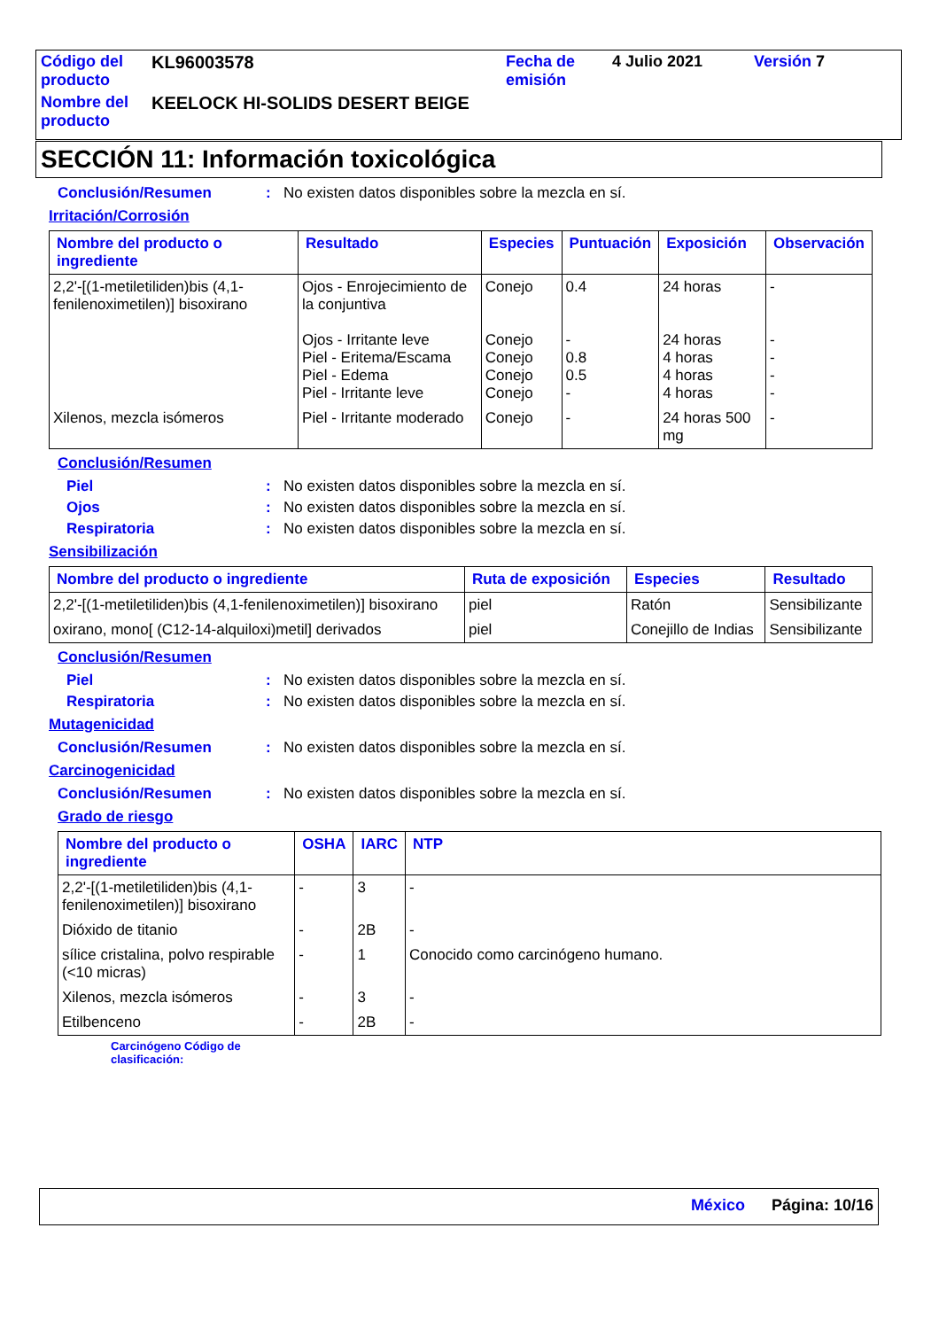| Código del producto | KL96003578 | Fecha de emisión | 4 Julio 2021 | Versión 7 |
| Nombre del producto | KEELOCK HI-SOLIDS DESERT BEIGE | | | |
SECCIÓN 11: Información toxicológica
Conclusión/Resumen: No existen datos disponibles sobre la mezcla en sí.
Irritación/Corrosión
| Nombre del producto o ingrediente | Resultado | Especies | Puntuación | Exposición | Observación |
| --- | --- | --- | --- | --- | --- |
| 2,2'-[(1-metiletiliden)bis (4,1-fenilenoximetilen)] bisoxirano | Ojos - Enrojecimiento de la conjuntiva Ojos - Irritante leve Piel - Eritema/Escama Piel - Edema Piel - Irritante leve | Conejo Conejo Conejo Conejo Conejo | 0.4 - 0.8 0.5 - | 24 horas 24 horas 4 horas 4 horas 4 horas | - - - - - |
| Xilenos, mezcla isómeros | Piel - Irritante moderado | Conejo | - | 24 horas 500 mg | - |
Conclusión/Resumen
Piel: No existen datos disponibles sobre la mezcla en sí.
Ojos: No existen datos disponibles sobre la mezcla en sí.
Respiratoria: No existen datos disponibles sobre la mezcla en sí.
Sensibilización
| Nombre del producto o ingrediente | Ruta de exposición | Especies | Resultado |
| --- | --- | --- | --- |
| 2,2'-[(1-metiletiliden)bis (4,1-fenilenoximetilen)] bisoxirano | piel | Ratón | Sensibilizante |
| oxirano, mono[ (C12-14-alquiloxi)metil] derivados | piel | Conejillo de Indias | Sensibilizante |
Conclusión/Resumen
Piel: No existen datos disponibles sobre la mezcla en sí.
Respiratoria: No existen datos disponibles sobre la mezcla en sí.
Mutagenicidad
Conclusión/Resumen: No existen datos disponibles sobre la mezcla en sí.
Carcinogenicidad
Conclusión/Resumen: No existen datos disponibles sobre la mezcla en sí.
Grado de riesgo
| Nombre del producto o ingrediente | OSHA | IARC | NTP |
| --- | --- | --- | --- |
| 2,2'-[(1-metiletiliden)bis (4,1-fenilenoximetilen)] bisoxirano | - | 3 | - |
| Dióxido de titanio | - | 2B | - |
| sílice cristalina, polvo respirable (<10 micras) | - | 1 | Conocido como carcinógeno humano. |
| Xilenos, mezcla isómeros | - | 3 | - |
| Etilbenceno | - | 2B | - |
Carcinógeno Código de
clasificación:
México Página: 10/16